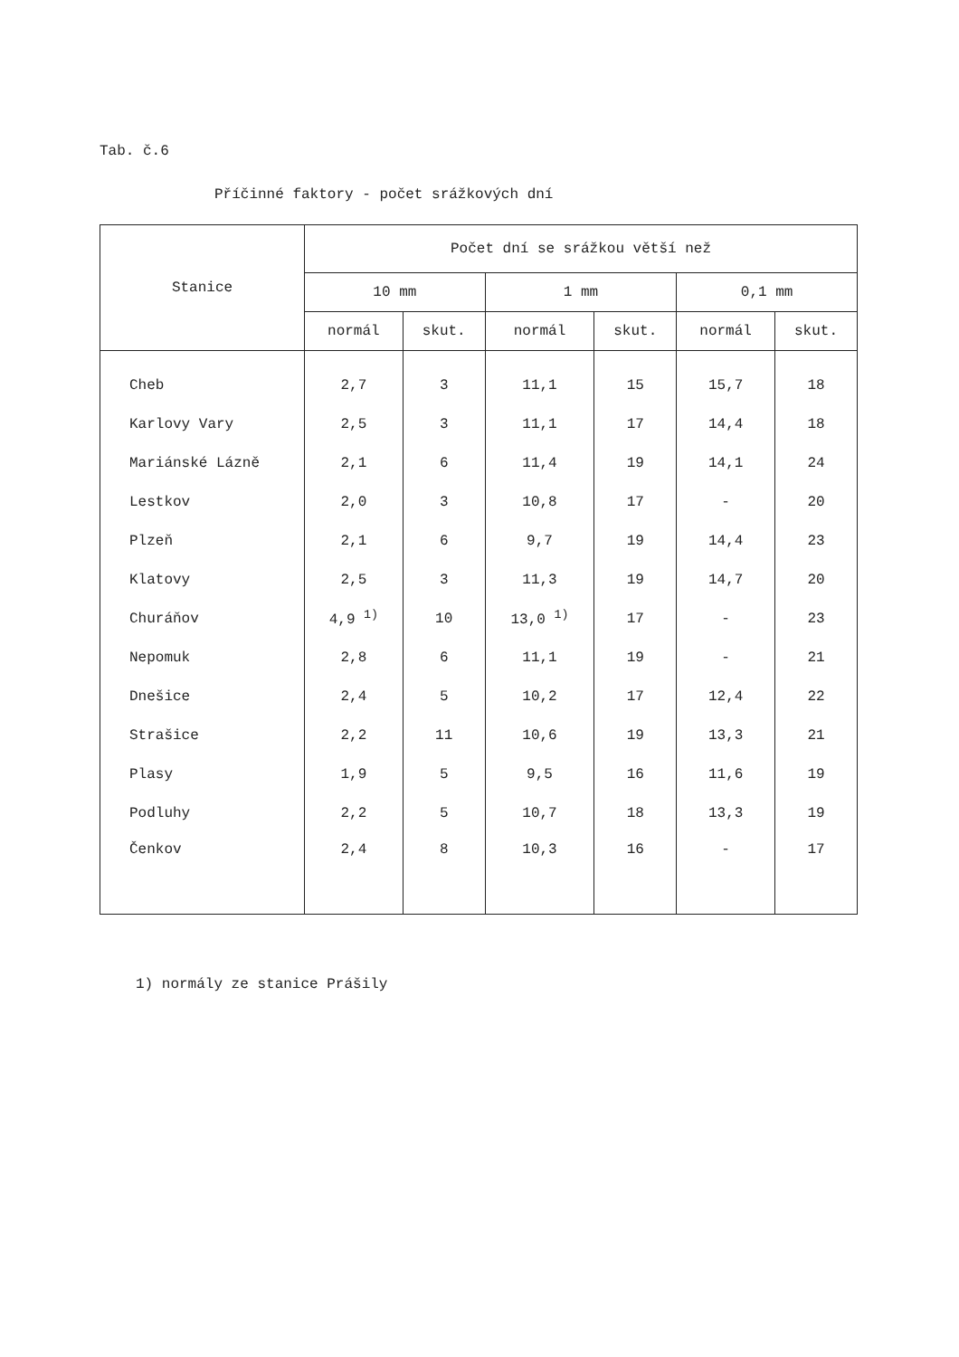Tab. č.6
Příčinné faktory - počet srážkových dní
| Stanice | Počet dní se srážkou větší než | | | | | |
| --- | --- | --- | --- | --- | --- | --- |
| | 10 mm | | 1 mm | | 0,1 mm | |
| | normál | skut. | normál | skut. | normál | skut. |
| Cheb | 2,7 | 3 | 11,1 | 15 | 15,7 | 18 |
| Karlovy Vary | 2,5 | 3 | 11,1 | 17 | 14,4 | 18 |
| Mariánské Lázně | 2,1 | 6 | 11,4 | 19 | 14,1 | 24 |
| Lestkov | 2,0 | 3 | 10,8 | 17 | - | 20 |
| Plzeň | 2,1 | 6 | 9,7 | 19 | 14,4 | 23 |
| Klatovy | 2,5 | 3 | 11,3 | 19 | 14,7 | 20 |
| Churáňov | 4,9 <sup>1)</sup> | 10 | 13,0 <sup>1)</sup> | 17 | - | 23 |
| Nepomuk | 2,8 | 6 | 11,1 | 19 | - | 21 |
| Dnešice | 2,4 | 5 | 10,2 | 17 | 12,4 | 22 |
| Strašice | 2,2 | 11 | 10,6 | 19 | 13,3 | 21 |
| Plasy | 1,9 | 5 | 9,5 | 16 | 11,6 | 19 |
| Podluhy | 2,2 | 5 | 10,7 | 18 | 13,3 | 19 |
| Čenkov | 2,4 | 8 | 10,3 | 16 | - | 17 |
1) normály ze stanice Prášily